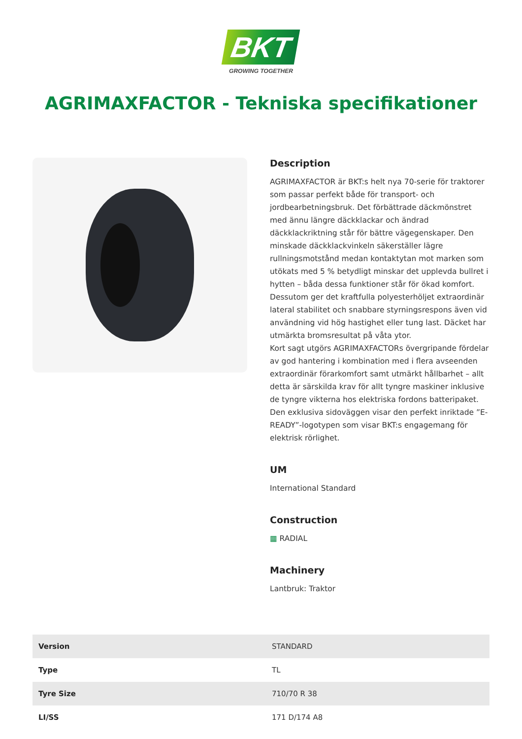BKT
GROWING TOGETHER
AGRIMAXFACTOR - Tekniska specifikationer
Description
AGRIMAXFACTOR är BKT:s helt nya 70-serie för traktorer som passar perfekt både för transport- och jordbearbetningsbruk. Det förbättrade däckmönstret med ännu längre däckklackar och ändrad däckklackriktning står för bättre vägegenskaper. Den minskade däckklackvinkeln säkerställer lägre rullningsmotstånd medan kontaktytan mot marken som utökats med 5 % betydligt minskar det upplevda bullret i hytten – båda dessa funktioner står för ökad komfort. Dessutom ger det kraftfulla polyesterhöljet extraordinär lateral stabilitet och snabbare styrningsrespons även vid användning vid hög hastighet eller tung last. Däcket har utmärkta bromsresultat på våta ytor.
Kort sagt utgörs AGRIMAXFACTORs övergripande fördelar av god hantering i kombination med i flera avseenden extraordinär förarkomfort samt utmärkt hållbarhet – allt detta är särskilda krav för allt tyngre maskiner inklusive de tyngre vikterna hos elektriska fordons batteripaket. Den exklusiva sidoväggen visar den perfekt inriktade ”E-READY”-logotypen som visar BKT:s engagemang för elektrisk rörlighet.
UM
International Standard
Construction
▦ RADIAL
Machinery
Lantbruk: Traktor
| Version | STANDARD |
| Type | TL |
| Tyre Size | 710/70 R 38 |
| LI/SS | 171 D/174 A8 |